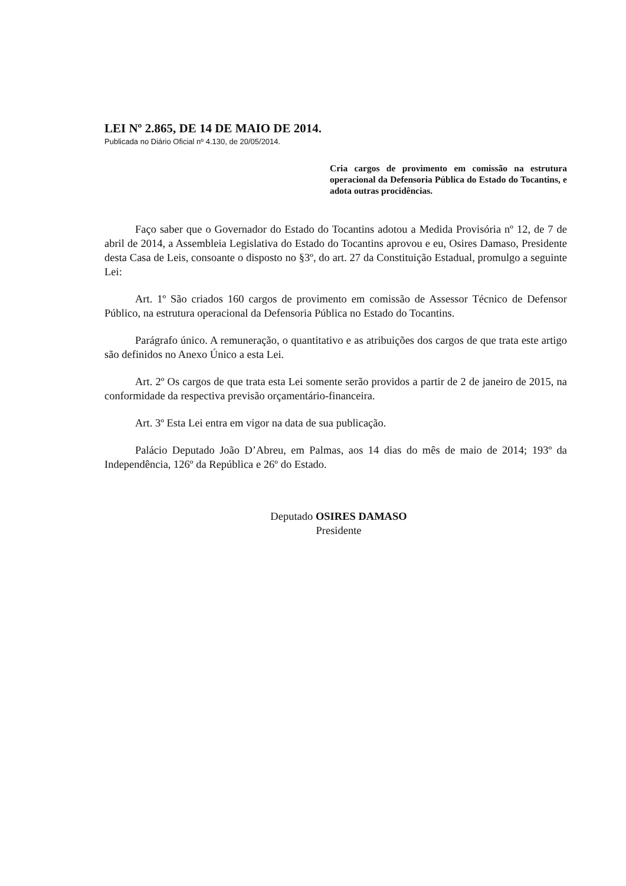LEI Nº 2.865, DE 14 DE MAIO DE 2014.
Publicada no Diário Oficial nº 4.130, de 20/05/2014.
Cria cargos de provimento em comissão na estrutura operacional da Defensoria Pública do Estado do Tocantins, e adota outras procidências.
Faço saber que o Governador do Estado do Tocantins adotou a Medida Provisória nº 12, de 7 de abril de 2014, a Assembleia Legislativa do Estado do Tocantins aprovou e eu, Osires Damaso, Presidente desta Casa de Leis, consoante o disposto no §3º, do art. 27 da Constituição Estadual, promulgo a seguinte Lei:
Art. 1º São criados 160 cargos de provimento em comissão de Assessor Técnico de Defensor Público, na estrutura operacional da Defensoria Pública no Estado do Tocantins.
Parágrafo único. A remuneração, o quantitativo e as atribuições dos cargos de que trata este artigo são definidos no Anexo Único a esta Lei.
Art. 2º Os cargos de que trata esta Lei somente serão providos a partir de 2 de janeiro de 2015, na conformidade da respectiva previsão orçamentário-financeira.
Art. 3º Esta Lei entra em vigor na data de sua publicação.
Palácio Deputado João D’Abreu, em Palmas, aos 14 dias do mês de maio de 2014; 193º da Independência, 126º da República e 26º do Estado.
Deputado OSIRES DAMASO
Presidente